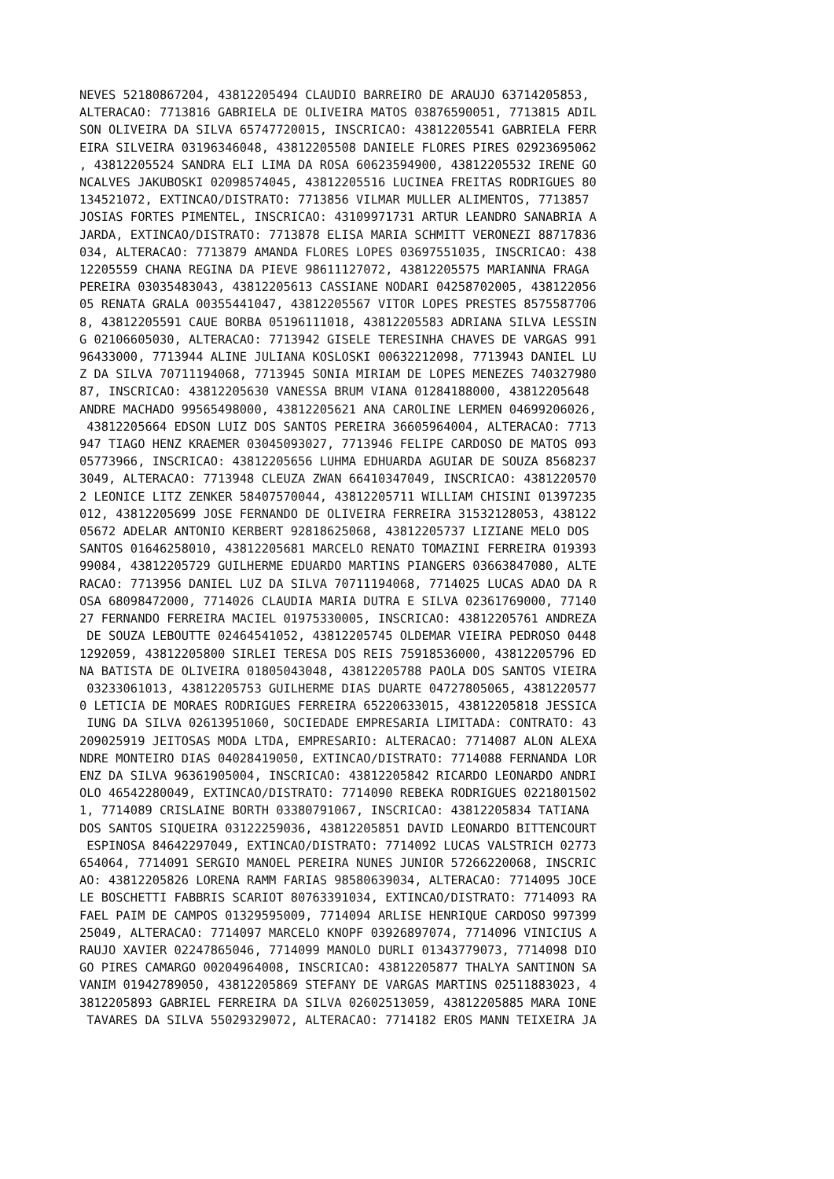NEVES 52180867204, 43812205494 CLAUDIO BARREIRO DE ARAUJO 63714205853,
ALTERACAO: 7713816 GABRIELA DE OLIVEIRA MATOS 03876590051, 7713815 ADIL
SON OLIVEIRA DA SILVA 65747720015, INSCRICAO: 43812205541 GABRIELA FERR
EIRA SILVEIRA 03196346048, 43812205508 DANIELE FLORES PIRES 02923695062
, 43812205524 SANDRA ELI LIMA DA ROSA 60623594900, 43812205532 IRENE GO
NCALVES JAKUBOSKI 02098574045, 43812205516 LUCINEA FREITAS RODRIGUES 80
134521072, EXTINCAO/DISTRATO: 7713856 VILMAR MULLER ALIMENTOS, 7713857
JOSIAS FORTES PIMENTEL, INSCRICAO: 43109971731 ARTUR LEANDRO SANABRIA A
JARDA, EXTINCAO/DISTRATO: 7713878 ELISA MARIA SCHMITT VERONEZI 88717836
034, ALTERACAO: 7713879 AMANDA FLORES LOPES 03697551035, INSCRICAO: 438
12205559 CHANA REGINA DA PIEVE 98611127072, 43812205575 MARIANNA FRAGA
PEREIRA 03035483043, 43812205613 CASSIANE NODARI 04258702005, 438122056
05 RENATA GRALA 00355441047, 43812205567 VITOR LOPES PRESTES 8575587706
8, 43812205591 CAUE BORBA 05196111018, 43812205583 ADRIANA SILVA LESSIN
G 02106605030, ALTERACAO: 7713942 GISELE TERESINHA CHAVES DE VARGAS 991
96433000, 7713944 ALINE JULIANA KOSLOSKI 00632212098, 7713943 DANIEL LU
Z DA SILVA 70711194068, 7713945 SONIA MIRIAM DE LOPES MENEZES 740327980
87, INSCRICAO: 43812205630 VANESSA BRUM VIANA 01284188000, 43812205648
ANDRE MACHADO 99565498000, 43812205621 ANA CAROLINE LERMEN 04699206026,
 43812205664 EDSON LUIZ DOS SANTOS PEREIRA 36605964004, ALTERACAO: 7713
947 TIAGO HENZ KRAEMER 03045093027, 7713946 FELIPE CARDOSO DE MATOS 093
05773966, INSCRICAO: 43812205656 LUHMA EDHUARDA AGUIAR DE SOUZA 8568237
3049, ALTERACAO: 7713948 CLEUZA ZWAN 66410347049, INSCRICAO: 4381220570
2 LEONICE LITZ ZENKER 58407570044, 43812205711 WILLIAM CHISINI 01397235
012, 43812205699 JOSE FERNANDO DE OLIVEIRA FERREIRA 31532128053, 438122
05672 ADELAR ANTONIO KERBERT 92818625068, 43812205737 LIZIANE MELO DOS
SANTOS 01646258010, 43812205681 MARCELO RENATO TOMAZINI FERREIRA 019393
99084, 43812205729 GUILHERME EDUARDO MARTINS PIANGERS 03663847080, ALTE
RACAO: 7713956 DANIEL LUZ DA SILVA 70711194068, 7714025 LUCAS ADAO DA R
OSA 68098472000, 7714026 CLAUDIA MARIA DUTRA E SILVA 02361769000, 77140
27 FERNANDO FERREIRA MACIEL 01975330005, INSCRICAO: 43812205761 ANDREZA
 DE SOUZA LEBOUTTE 02464541052, 43812205745 OLDEMAR VIEIRA PEDROSO 0448
1292059, 43812205800 SIRLEI TERESA DOS REIS 75918536000, 43812205796 ED
NA BATISTA DE OLIVEIRA 01805043048, 43812205788 PAOLA DOS SANTOS VIEIRA
 03233061013, 43812205753 GUILHERME DIAS DUARTE 04727805065, 4381220577
0 LETICIA DE MORAES RODRIGUES FERREIRA 65220633015, 43812205818 JESSICA
 IUNG DA SILVA 02613951060, SOCIEDADE EMPRESARIA LIMITADA: CONTRATO: 43
209025919 JEITOSAS MODA LTDA, EMPRESARIO: ALTERACAO: 7714087 ALON ALEXA
NDRE MONTEIRO DIAS 04028419050, EXTINCAO/DISTRATO: 7714088 FERNANDA LOR
ENZ DA SILVA 96361905004, INSCRICAO: 43812205842 RICARDO LEONARDO ANDRI
OLO 46542280049, EXTINCAO/DISTRATO: 7714090 REBEKA RODRIGUES 0221801502
1, 7714089 CRISLAINE BORTH 03380791067, INSCRICAO: 43812205834 TATIANA
DOS SANTOS SIQUEIRA 03122259036, 43812205851 DAVID LEONARDO BITTENCOURT
 ESPINOSA 84642297049, EXTINCAO/DISTRATO: 7714092 LUCAS VALSTRICH 02773
654064, 7714091 SERGIO MANOEL PEREIRA NUNES JUNIOR 57266220068, INSCRIC
AO: 43812205826 LORENA RAMM FARIAS 98580639034, ALTERACAO: 7714095 JOCE
LE BOSCHETTI FABBRIS SCARIOT 80763391034, EXTINCAO/DISTRATO: 7714093 RA
FAEL PAIM DE CAMPOS 01329595009, 7714094 ARLISE HENRIQUE CARDOSO 997399
25049, ALTERACAO: 7714097 MARCELO KNOPF 03926897074, 7714096 VINICIUS A
RAUJO XAVIER 02247865046, 7714099 MANOLO DURLI 01343779073, 7714098 DIO
GO PIRES CAMARGO 00204964008, INSCRICAO: 43812205877 THALYA SANTINON SA
VANIM 01942789050, 43812205869 STEFANY DE VARGAS MARTINS 02511883023, 4
3812205893 GABRIEL FERREIRA DA SILVA 02602513059, 43812205885 MARA IONE
 TAVARES DA SILVA 55029329072, ALTERACAO: 7714182 EROS MANN TEIXEIRA JA